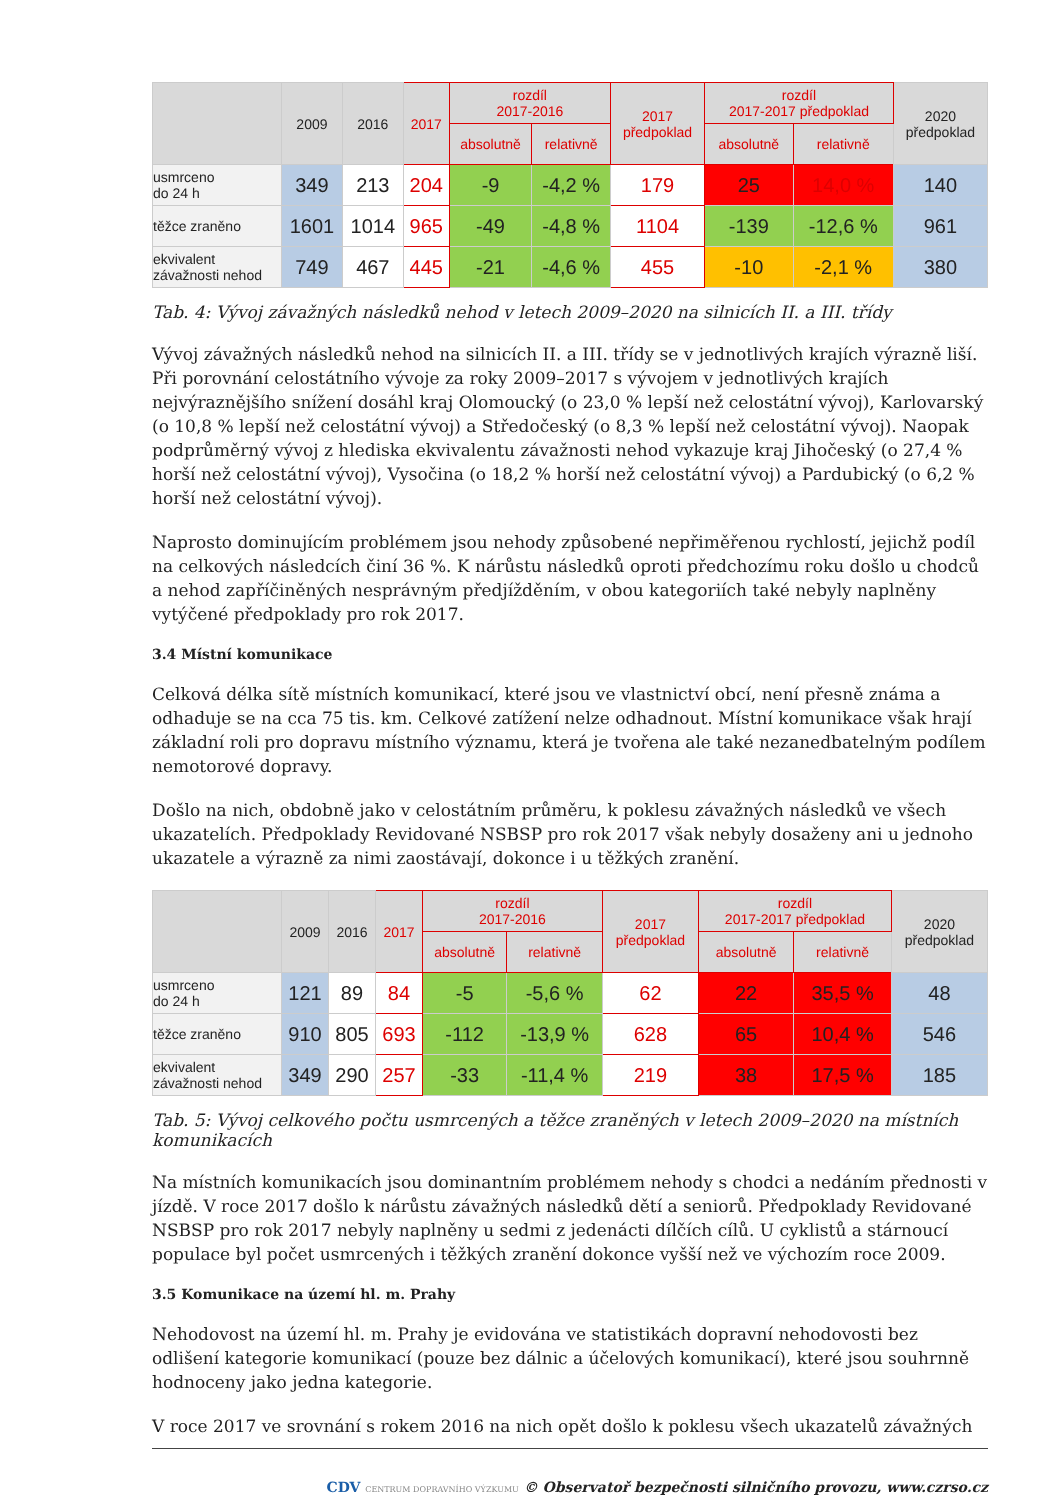| | 2009 | 2016 | 2017 | rozdíl 2017-2016 | | 2017 předpoklad | rozdíl 2017-2017 předpoklad | | 2020 předpoklad |
| --- | --- | --- | --- | --- | --- | --- | --- | --- | --- |
| | | | | absolutně | relativně | | absolutně | relativně | |
| usmrceno do 24 h | 349 | 213 | 204 | -9 | -4,2 % | 179 | 25 | 14,0 % | 140 |
| těžce zraněno | 1601 | 1014 | 965 | -49 | -4,8 % | 1104 | -139 | -12,6 % | 961 |
| ekvivalent závažnosti nehod | 749 | 467 | 445 | -21 | -4,6 % | 455 | -10 | -2,1 % | 380 |
Tab. 4: Vývoj závažných následků nehod v letech 2009–2020 na silnicích II. a III. třídy
Vývoj závažných následků nehod na silnicích II. a III. třídy se v jednotlivých krajích výrazně liší. Při porovnání celostátního vývoje za roky 2009–2017 s vývojem v jednotlivých krajích nejvýraznějšího snížení dosáhl kraj Olomoucký (o 23,0 % lepší než celostátní vývoj), Karlovarský (o 10,8 % lepší než celostátní vývoj) a Středočeský (o 8,3 % lepší než celostátní vývoj). Naopak podprůměrný vývoj z hlediska ekvivalentu závažnosti nehod vykazuje kraj Jihočeský (o 27,4 % horší než celostátní vývoj), Vysočina (o 18,2 % horší než celostátní vývoj) a Pardubický (o 6,2 % horší než celostátní vývoj).
Naprosto dominujícím problémem jsou nehody způsobené nepřiměřenou rychlostí, jejichž podíl na celkových následcích činí 36 %. K nárůstu následků oproti předchozímu roku došlo u chodců a nehod zapříčiněných nesprávným předjížděním, v obou kategoriích také nebyly naplněny vytýčené předpoklady pro rok 2017.
3.4 Místní komunikace
Celková délka sítě místních komunikací, které jsou ve vlastnictví obcí, není přesně známa a odhaduje se na cca 75 tis. km. Celkové zatížení nelze odhadnout. Místní komunikace však hrají základní roli pro dopravu místního významu, která je tvořena ale také nezanedbatelným podílem nemotorové dopravy.
Došlo na nich, obdobně jako v celostátním průměru, k poklesu závažných následků ve všech ukazatelích. Předpoklady Revidované NSBSP pro rok 2017 však nebyly dosaženy ani u jednoho ukazatele a výrazně za nimi zaostávají, dokonce i u těžkých zranění.
| | 2009 | 2016 | 2017 | rozdíl 2017-2016 | | 2017 předpoklad | rozdíl 2017-2017 předpoklad | | 2020 předpoklad |
| --- | --- | --- | --- | --- | --- | --- | --- | --- | --- |
| | | | | absolutně | relativně | | absolutně | relativně | |
| usmrceno do 24 h | 121 | 89 | 84 | -5 | -5,6 % | 62 | 22 | 35,5 % | 48 |
| těžce zraněno | 910 | 805 | 693 | -112 | -13,9 % | 628 | 65 | 10,4 % | 546 |
| ekvivalent závažnosti nehod | 349 | 290 | 257 | -33 | -11,4 % | 219 | 38 | 17,5 % | 185 |
Tab. 5: Vývoj celkového počtu usmrcených a těžce zraněných v letech 2009–2020 na místních komunikacích
Na místních komunikacích jsou dominantním problémem nehody s chodci a nedáním přednosti v jízdě. V roce 2017 došlo k nárůstu závažných následků dětí a seniorů. Předpoklady Revidované NSBSP pro rok 2017 nebyly naplněny u sedmi z jedenácti dílčích cílů. U cyklistů a stárnoucí populace byl počet usmrcených i těžkých zranění dokonce vyšší než ve výchozím roce 2009.
3.5 Komunikace na území hl. m. Prahy
Nehodovost na území hl. m. Prahy je evidována ve statistikách dopravní nehodovosti bez odlišení kategorie komunikací (pouze bez dálnic a účelových komunikací), které jsou souhrnně hodnoceny jako jedna kategorie.
V roce 2017 ve srovnání s rokem 2016 na nich opět došlo k poklesu všech ukazatelů závažných
CDV CENTRUM DOPRAVNÍHO VÝZKUMU © Observatoř bezpečnosti silničního provozu, www.czrso.cz